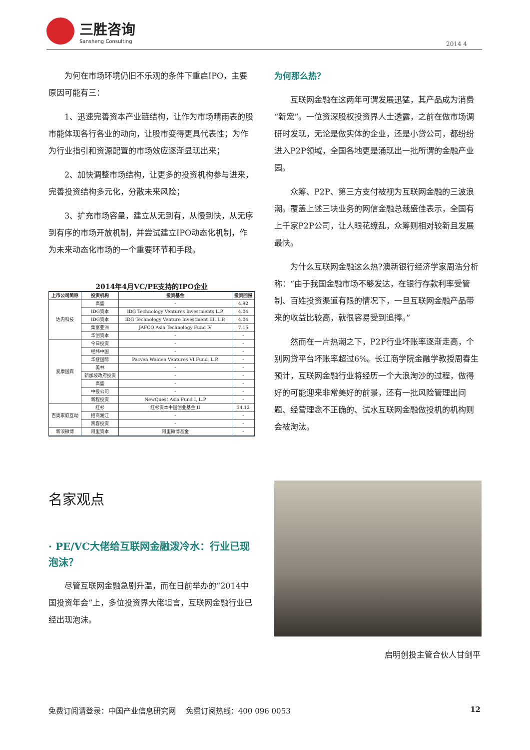三胜咨询
Sansheng Consulting
2014 4
为何在市场环境仍旧不乐观的条件下重启IPO，主要原因可能有三：
1、迅速完善资本产业链结构，让作为市场晴雨表的股市能体现各行各业的动向，让股市变得更具代表性；为作为行业指引和资源配置的市场效应逐渐显现出来；
2、加快调整市场结构，让更多的投资机构参与进来，完善投资结构多元化，分散未来风险；
3、扩充市场容量，建立从无到有，从慢到快，从无序到有序的市场开放机制，并尝试建立IPO动态化机制，作为未来动态化市场的一个重要环节和手段。
2014年4月VC/PE支持的IPO企业
| 上市公司简称 | 投资机构 | 投资基金 | 投资回报 |
| --- | --- | --- | --- |
| 达内科技 | 高盛 | - | 4.92 |
| | IDG资本 | IDG Technology Ventures Investments L.P. | 4.04 |
| | IDG资本 | IDG Technology Venture Investment III, L.P. | 4.04 |
| | 集富亚洲 | JAFCO Asia Technology Fund Ⅳ | 7.16 |
| | 华创资本 | - | - |
| 爱康国宾 | 今日投资 | - | - |
| | 经纬中国 | - | - |
| | 华登国际 | Pacven Walden Ventures VI Fund, L.P. | - |
| | 美林 | - | - |
| | 新加坡政府投资 | - | - |
| | 高盛 | - | - |
| | 中投公司 | - | - |
| | 新程投资 | NewQuest Asia Fund I, L.P | - |
| 百奥家庭互动 | 红杉 | 红杉资本中国创业基金 II | 34.12 |
| | 招商湘江 | - | - |
| | 凯容投资 | - | - |
| 新浪微博 | 阿里资本 | 阿里微博基金 | - |
名家观点
· PE/VC大佬给互联网金融泼冷水：行业已现泡沫？
尽管互联网金融急剧升温，而在日前举办的“2014中国投资年会”上，多位投资界大佬坦言，互联网金融行业已经出现泡沫。
为何那么热？
互联网金融在这两年可谓发展迅猛，其产品成为消费“新宠”。一位资深股权投资界人士透露，之前在做市场调研时发现，无论是做实体的企业，还是小贷公司，都纷纷进入P2P领域，全国各地更是涌现出一批所谓的金融产业园。
众筹、P2P、第三方支付被视为互联网金融的三波浪潮。覆盖上述三块业务的网信金融总裁盛佳表示，全国有上千家P2P公司，让人眼花缭乱，众筹则相对较新且发展最快。
为什么互联网金融这么热?澳新银行经济学家周浩分析称：“由于我国金融市场不够发达，在银行存款利率受管制、百姓投资渠道有限的情况下，一旦互联网金融产品带来的收益比较高，就很容易受到追捧。”
然而在一片热潮之下，P2P行业坏账率逐渐走高，个别网贷平台坏账率超过6%。长江商学院金融学教授周春生预计，互联网金融行业将经历一个大浪淘沙的过程，做得好的可能迎来非常美好的前景，还有一批风险管理出问题、经营理念不正确的、试水互联网金融做投机的机构则会被淘汰。
启明创投主管合伙人甘剑平
免费订阅请登录：中国产业信息研究网　 免费订阅热线：400 096 0053 12